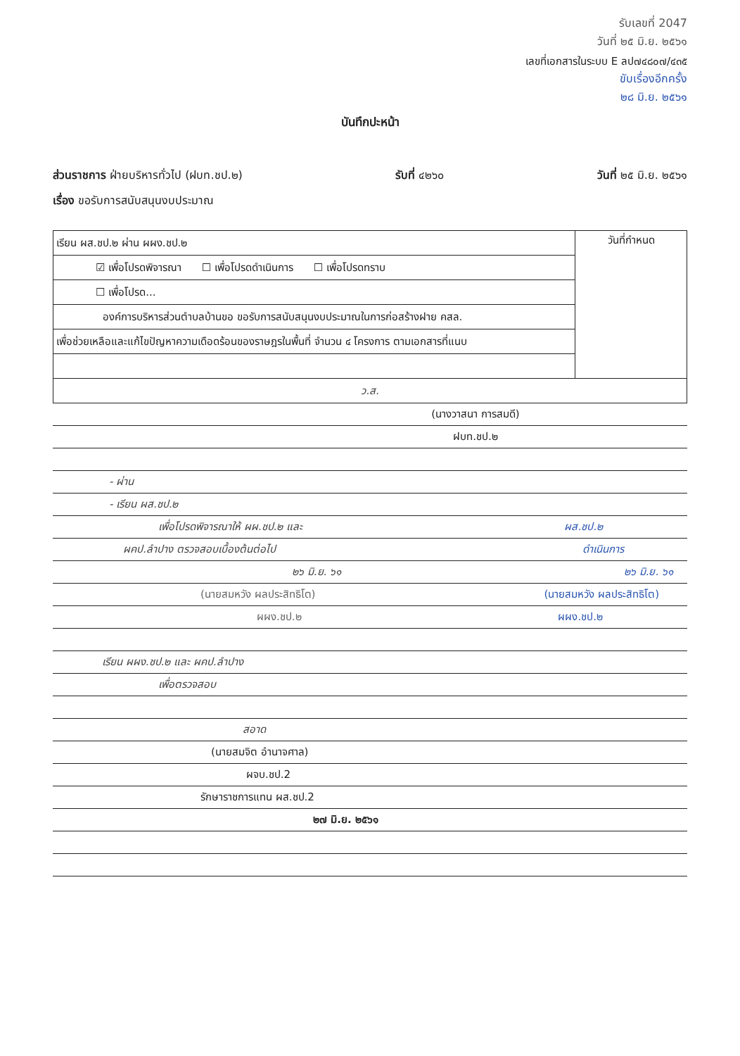รับเลขที่ 2047
วันที่ ๒๕ มิ.ย. ๒๕๖๑
เลขที่เอกสารในระบบ E ลป๗๔๘๐๗/๔๓๕
ขับเรื่องอีกครั้ง
๒๘ มิ.ย. ๒๕๖๑
บันทึกปะหน้า
ส่วนราชการ ฝ่ายบริหารทั่วไป (ฝบท.ชป.๒) รับที่ ๔๒๖๐ วันที่ ๒๕ มิ.ย. ๒๕๖๑
เรื่อง ขอรับการสนับสนุนงบประมาณ
| เรียน ผส.ชป.๒ ผ่าน ผผง.ชป.๒ | วันที่กำหนด |
| ☑ เพื่อโปรดพิจารณา ☐ เพื่อโปรดดำเนินการ ☐ เพื่อโปรดทราบ | |
| ☐ เพื่อโปรด... | |
| องค์การบริหารส่วนตำบลบ้านขอ ขอรับการสนับสนุนงบประมาณในการก่อสร้างฝาย คสล. | |
| เพื่อช่วยเหลือและแก้ไขปัญหาความเดือดร้อนของราษฎรในพื้นที่ จำนวน ๔ โครงการ ตามเอกสารที่แนบ | |
| ว.ส. | |
(นางวาสนา การสมดี)
ฝบท.ชป.๒
- ผ่าน
- เรียน ผส.ชป.๒
เพื่อโปรดพิจารณาให้ ผผ.ชป.๒ และ ผส.ชป.๒
ผคป.ลำปาง ตรวจสอบเบื้องต้นต่อไป ดำเนินการ
๒๖ มิ.ย. ๖๑ ๒๖ มิ.ย. ๖๑
(นายสมหวัง ผลประสิทธิโต) (นายสมหวัง ผลประสิทธิโต)
ผผง.ชป.๒ ผผง.ชป.๒
เรียน ผผง.ชป.๒ และ ผคป.ลำปาง
เพื่อตรวจสอบ
สอาด
(นายสมจิต อำนาจศาล)
ผจบ.ชป.2
รักษาราชการแทน ผส.ชป.2
๒๗ มิ.ย. ๒๕๖๑